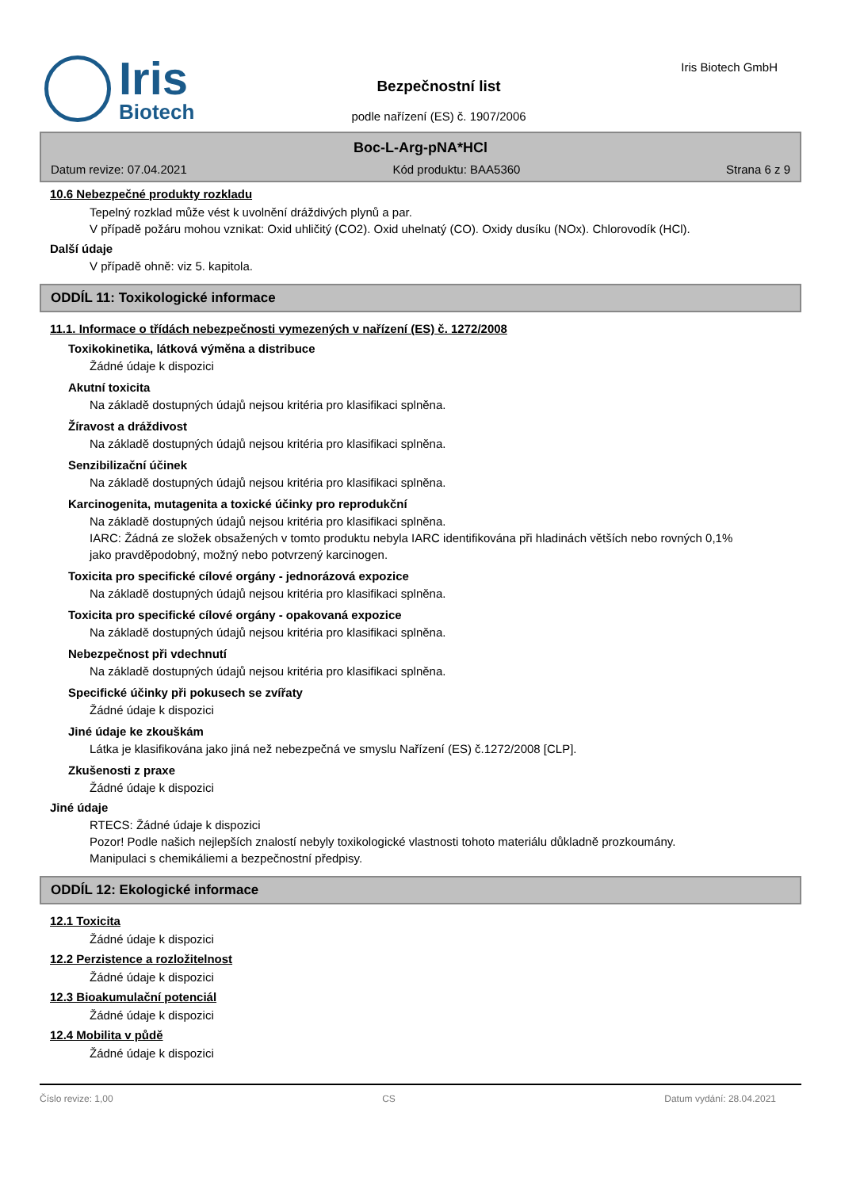Iris
Biotech
Bezpečnostní list
podle nařízení (ES) č. 1907/2006
Iris Biotech GmbH
Boc-L-Arg-pNA*HCl
Datum revize: 07.04.2021 Kód produktu: BAA5360 Strana 6 z 9
10.6 Nebezpečné produkty rozkladu
Tepelný rozklad může vést k uvolnění dráždivých plynů a par.
V případě požáru mohou vznikat: Oxid uhličitý (CO2). Oxid uhelnatý (CO). Oxidy dusíku (NOx). Chlorovodík (HCl).
Další údaje
V případě ohně: viz 5. kapitola.
ODDÍL 11: Toxikologické informace
11.1. Informace o třídách nebezpečnosti vymezených v nařízení (ES) č. 1272/2008
Toxikokinetika, látková výměna a distribuce
Žádné údaje k dispozici
Akutní toxicita
Na základě dostupných údajů nejsou kritéria pro klasifikaci splněna.
Žíravost a dráždivost
Na základě dostupných údajů nejsou kritéria pro klasifikaci splněna.
Senzibilizační účinek
Na základě dostupných údajů nejsou kritéria pro klasifikaci splněna.
Karcinogenita, mutagenita a toxické účinky pro reprodukční
Na základě dostupných údajů nejsou kritéria pro klasifikaci splněna.
IARC: Žádná ze složek obsažených v tomto produktu nebyla IARC identifikována při hladinách větších nebo rovných 0,1% jako pravděpodobný, možný nebo potvrzený karcinogen.
Toxicita pro specifické cílové orgány - jednorázová expozice
Na základě dostupných údajů nejsou kritéria pro klasifikaci splněna.
Toxicita pro specifické cílové orgány - opakovaná expozice
Na základě dostupných údajů nejsou kritéria pro klasifikaci splněna.
Nebezpečnost při vdechnutí
Na základě dostupných údajů nejsou kritéria pro klasifikaci splněna.
Specifické účinky při pokusech se zvířaty
Žádné údaje k dispozici
Jiné údaje ke zkouškám
Látka je klasifikována jako jiná než nebezpečná ve smyslu Nařízení (ES) č.1272/2008 [CLP].
Zkušenosti z praxe
Žádné údaje k dispozici
Jiné údaje
RTECS: Žádné údaje k dispozici
Pozor! Podle našich nejlepších znalostí nebyly toxikologické vlastnosti tohoto materiálu důkladně prozkoumány.
Manipulaci s chemikáliemi a bezpečnostní předpisy.
ODDÍL 12: Ekologické informace
12.1 Toxicita
Žádné údaje k dispozici
12.2 Perzistence a rozložitelnost
Žádné údaje k dispozici
12.3 Bioakumulační potenciál
Žádné údaje k dispozici
12.4 Mobilita v půdě
Žádné údaje k dispozici
Číslo revize: 1,00 CS Datum vydání: 28.04.2021